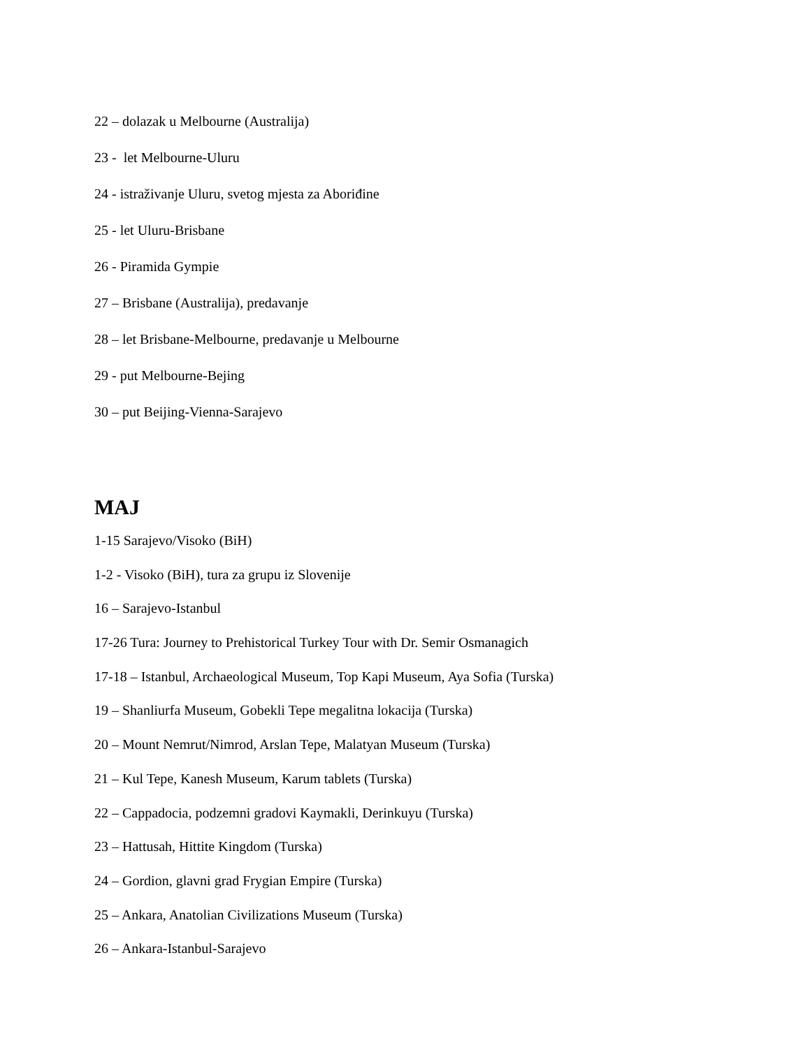22 – dolazak u Melbourne (Australija)
23 - let Melbourne-Uluru
24 - istraživanje Uluru, svetog mjesta za Aboriđine
25 - let Uluru-Brisbane
26 - Piramida Gympie
27 – Brisbane (Australija), predavanje
28 – let Brisbane-Melbourne, predavanje u Melbourne
29 - put Melbourne-Bejing
30 – put Beijing-Vienna-Sarajevo
MAJ
1-15 Sarajevo/Visoko (BiH)
1-2 - Visoko (BiH), tura za grupu iz Slovenije
16 – Sarajevo-Istanbul
17-26 Tura: Journey to Prehistorical Turkey Tour with Dr. Semir Osmanagich
17-18 – Istanbul, Archaeological Museum, Top Kapi Museum, Aya Sofia (Turska)
19 – Shanliurfa Museum, Gobekli Tepe megalitna lokacija (Turska)
20 – Mount Nemrut/Nimrod, Arslan Tepe, Malatyan Museum (Turska)
21 – Kul Tepe, Kanesh Museum, Karum tablets (Turska)
22 – Cappadocia, podzemni gradovi Kaymakli, Derinkuyu (Turska)
23 – Hattusah, Hittite Kingdom (Turska)
24 – Gordion, glavni grad Frygian Empire (Turska)
25 – Ankara, Anatolian Civilizations Museum (Turska)
26 – Ankara-Istanbul-Sarajevo